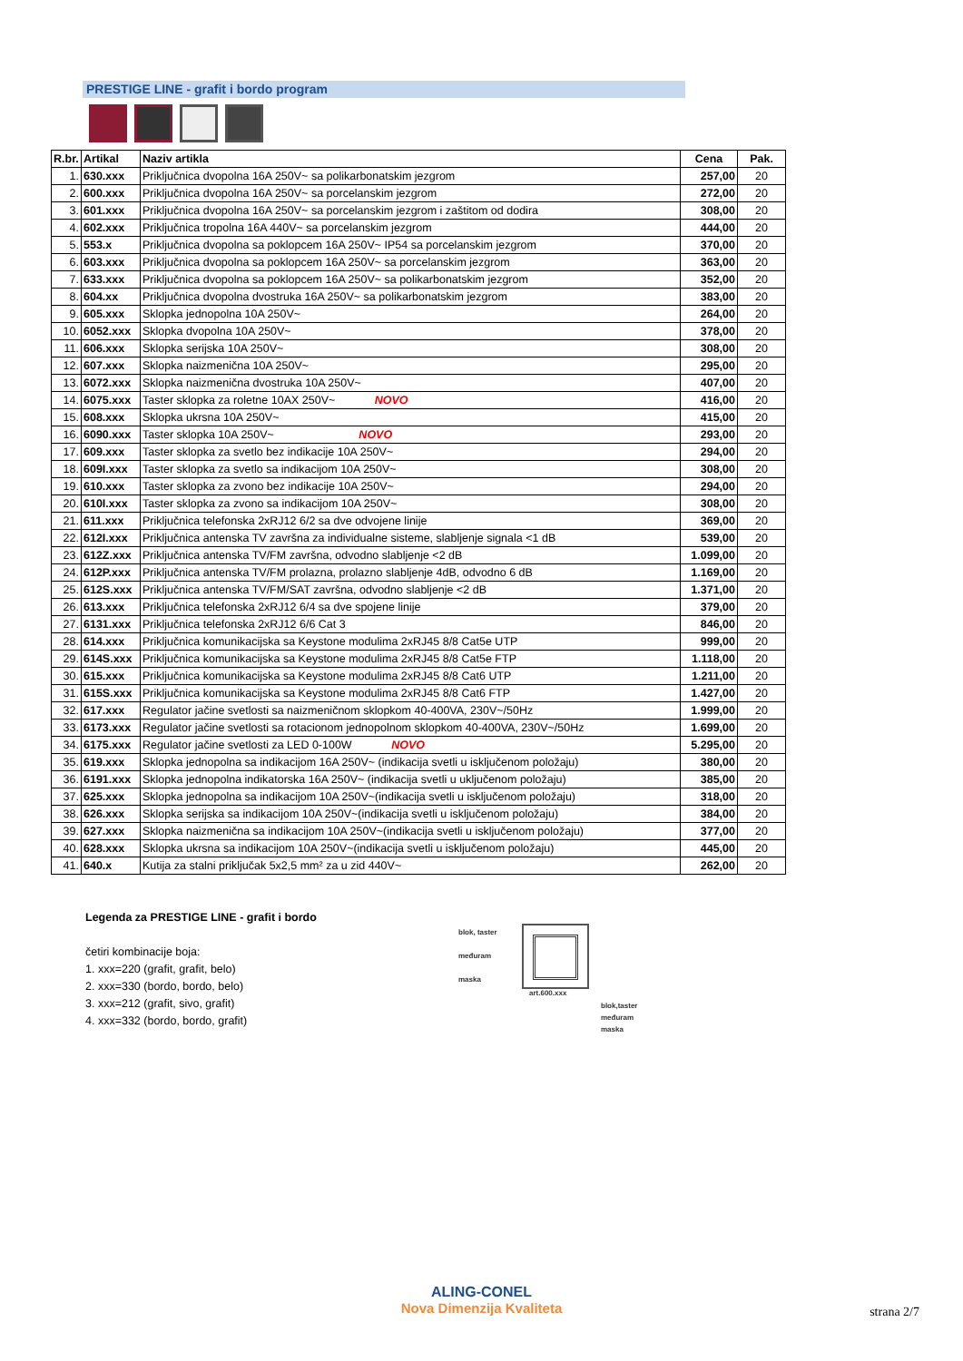PRESTIGE LINE - grafit i bordo program
| R.br. | Artikal | Naziv artikla | Cena | Pak. |
| --- | --- | --- | --- | --- |
| 1. | 630.xxx | Priključnica dvopolna 16A 250V~ sa polikarbonatskim jezgrom | 257,00 | 20 |
| 2. | 600.xxx | Priključnica dvopolna 16A 250V~ sa porcelanskim jezgrom | 272,00 | 20 |
| 3. | 601.xxx | Priključnica dvopolna 16A 250V~ sa porcelanskim jezgrom i zaštitom od dodira | 308,00 | 20 |
| 4. | 602.xxx | Priključnica tropolna 16A 440V~ sa porcelanskim jezgrom | 444,00 | 20 |
| 5. | 553.x | Priključnica dvopolna sa poklopcem 16A 250V~ IP54 sa porcelanskim jezgrom | 370,00 | 20 |
| 6. | 603.xxx | Priključnica dvopolna sa poklopcem 16A 250V~ sa porcelanskim jezgrom | 363,00 | 20 |
| 7. | 633.xxx | Priključnica dvopolna sa poklopcem 16A 250V~ sa polikarbonatskim jezgrom | 352,00 | 20 |
| 8. | 604.xx | Priključnica dvopolna dvostruka 16A 250V~ sa polikarbonatskim jezgrom | 383,00 | 20 |
| 9. | 605.xxx | Sklopka jednopolna 10A 250V~ | 264,00 | 20 |
| 10. | 6052.xxx | Sklopka dvopolna 10A 250V~ | 378,00 | 20 |
| 11. | 606.xxx | Sklopka serijska 10A 250V~ | 308,00 | 20 |
| 12. | 607.xxx | Sklopka naizmenična 10A 250V~ | 295,00 | 20 |
| 13. | 6072.xxx | Sklopka naizmenična dvostruka 10A 250V~ | 407,00 | 20 |
| 14. | 6075.xxx | Taster sklopka za roletne 10AX 250V~ NOVO | 416,00 | 20 |
| 15. | 608.xxx | Sklopka ukrsna 10A 250V~ | 415,00 | 20 |
| 16. | 6090.xxx | Taster sklopka 10A 250V~ NOVO | 293,00 | 20 |
| 17. | 609.xxx | Taster sklopka za svetlo bez indikacije 10A 250V~ | 294,00 | 20 |
| 18. | 609I.xxx | Taster sklopka za svetlo sa indikacijom 10A 250V~ | 308,00 | 20 |
| 19. | 610.xxx | Taster sklopka za zvono bez indikacije 10A 250V~ | 294,00 | 20 |
| 20. | 610I.xxx | Taster sklopka za zvono sa indikacijom 10A 250V~ | 308,00 | 20 |
| 21. | 611.xxx | Priključnica telefonska 2xRJ12 6/2 sa dve odvojene linije | 369,00 | 20 |
| 22. | 612I.xxx | Priključnica antenska TV završna za individualne sisteme, slabljenje signala <1 dB | 539,00 | 20 |
| 23. | 612Z.xxx | Priključnica antenska TV/FM završna, odvodno slabljenje <2 dB | 1.099,00 | 20 |
| 24. | 612P.xxx | Priključnica antenska TV/FM prolazna, prolazno slabljenje 4dB, odvodno 6 dB | 1.169,00 | 20 |
| 25. | 612S.xxx | Priključnica antenska TV/FM/SAT završna, odvodno slabljenje <2 dB | 1.371,00 | 20 |
| 26. | 613.xxx | Priključnica telefonska 2xRJ12 6/4 sa dve spojene linije | 379,00 | 20 |
| 27. | 6131.xxx | Priključnica telefonska 2xRJ12 6/6 Cat 3 | 846,00 | 20 |
| 28. | 614.xxx | Priključnica komunikacijska sa Keystone modulima 2xRJ45 8/8 Cat5e UTP | 999,00 | 20 |
| 29. | 614S.xxx | Priključnica komunikacijska sa Keystone modulima 2xRJ45 8/8 Cat5e FTP | 1.118,00 | 20 |
| 30. | 615.xxx | Priključnica komunikacijska sa Keystone modulima 2xRJ45 8/8 Cat6 UTP | 1.211,00 | 20 |
| 31. | 615S.xxx | Priključnica komunikacijska sa Keystone modulima 2xRJ45 8/8 Cat6 FTP | 1.427,00 | 20 |
| 32. | 617.xxx | Regulator jačine svetlosti sa naizmeničnom sklopkom 40-400VA, 230V~/50Hz | 1.999,00 | 20 |
| 33. | 6173.xxx | Regulator jačine svetlosti sa rotacionom jednopolnom sklopkom 40-400VA, 230V~/50Hz | 1.699,00 | 20 |
| 34. | 6175.xxx | Regulator jačine svetlosti za LED 0-100W NOVO | 5.295,00 | 20 |
| 35. | 619.xxx | Sklopka jednopolna sa indikacijom 16A 250V~ (indikacija svetli u isključenom položaju) | 380,00 | 20 |
| 36. | 6191.xxx | Sklopka jednopolna indikatorska 16A 250V~ (indikacija svetli u uključenom položaju) | 385,00 | 20 |
| 37. | 625.xxx | Sklopka jednopolna sa indikacijom 10A 250V~(indikacija svetli u isključenom položaju) | 318,00 | 20 |
| 38. | 626.xxx | Sklopka serijska sa indikacijom 10A 250V~(indikacija svetli u isključenom položaju) | 384,00 | 20 |
| 39. | 627.xxx | Sklopka naizmenična sa indikacijom 10A 250V~(indikacija svetli u isključenom položaju) | 377,00 | 20 |
| 40. | 628.xxx | Sklopka ukrsna sa indikacijom 10A 250V~(indikacija svetli u isključenom položaju) | 445,00 | 20 |
| 41. | 640.x | Kutija za stalni priključak 5x2,5 mm² za u zid 440V~ | 262,00 | 20 |
Legenda za PRESTIGE LINE - grafit i bordo
četiri kombinacije boja:
1. xxx=220 (grafit, grafit, belo)
2. xxx=330 (bordo, bordo, belo)
3. xxx=212 (grafit, sivo, grafit)
4. xxx=332 (bordo, bordo, grafit)
blok, taster
međuram
maska
art.600.xxx
blok,taster
međuram
maska
ALING-CONEL
Nova Dimenzija Kvaliteta
strana 2/7